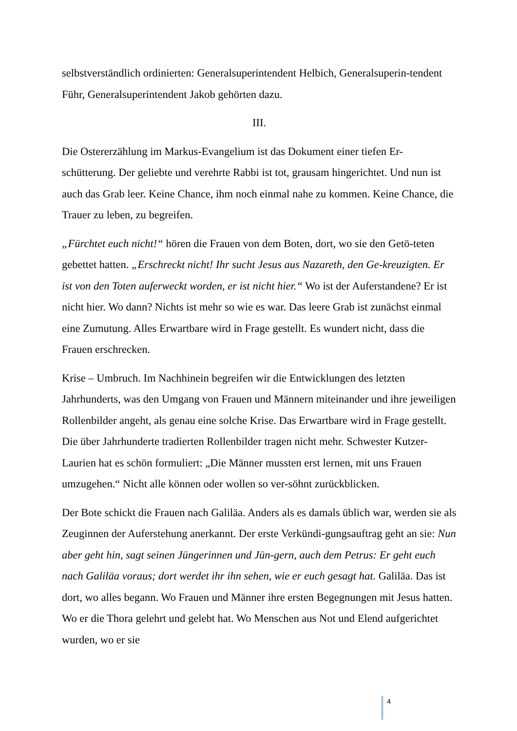selbstverständlich ordinierten: Generalsuperintendent Helbich, Generalsuperin-tendent Führ, Generalsuperintendent Jakob gehörten dazu.
III.
Die Ostererzählung im Markus-Evangelium ist das Dokument einer tiefen Er-schütterung. Der geliebte und verehrte Rabbi ist tot, grausam hingerichtet. Und nun ist auch das Grab leer. Keine Chance, ihm noch einmal nahe zu kommen. Keine Chance, die Trauer zu leben, zu begreifen.
„Fürchtet euch nicht!“ hören die Frauen von dem Boten, dort, wo sie den Getö-teten gebettet hatten. „Erschreckt nicht! Ihr sucht Jesus aus Nazareth, den Ge-kreuzigten. Er ist von den Toten auferweckt worden, er ist nicht hier.“ Wo ist der Auferstandene? Er ist nicht hier. Wo dann? Nichts ist mehr so wie es war. Das leere Grab ist zunächst einmal eine Zumutung. Alles Erwartbare wird in Frage gestellt. Es wundert nicht, dass die Frauen erschrecken.
Krise – Umbruch. Im Nachhinein begreifen wir die Entwicklungen des letzten Jahrhunderts, was den Umgang von Frauen und Männern miteinander und ihre jeweiligen Rollenbilder angeht, als genau eine solche Krise. Das Erwartbare wird in Frage gestellt. Die über Jahrhunderte tradierten Rollenbilder tragen nicht mehr. Schwester Kutzer-Laurien hat es schön formuliert: „Die Männer mussten erst lernen, mit uns Frauen umzugehen.“ Nicht alle können oder wollen so ver-söhnt zurückblicken.
Der Bote schickt die Frauen nach Galiläa. Anders als es damals üblich war, werden sie als Zeuginnen der Auferstehung anerkannt. Der erste Verkündi-gungsauftrag geht an sie: Nun aber geht hin, sagt seinen Jüngerinnen und Jün-gern, auch dem Petrus: Er geht euch nach Galiläa voraus; dort werdet ihr ihn sehen, wie er euch gesagt hat. Galiläa. Das ist dort, wo alles begann. Wo Frauen und Männer ihre ersten Begegnungen mit Jesus hatten. Wo er die Thora gelehrt und gelebt hat. Wo Menschen aus Not und Elend aufgerichtet wurden, wo er sie
4